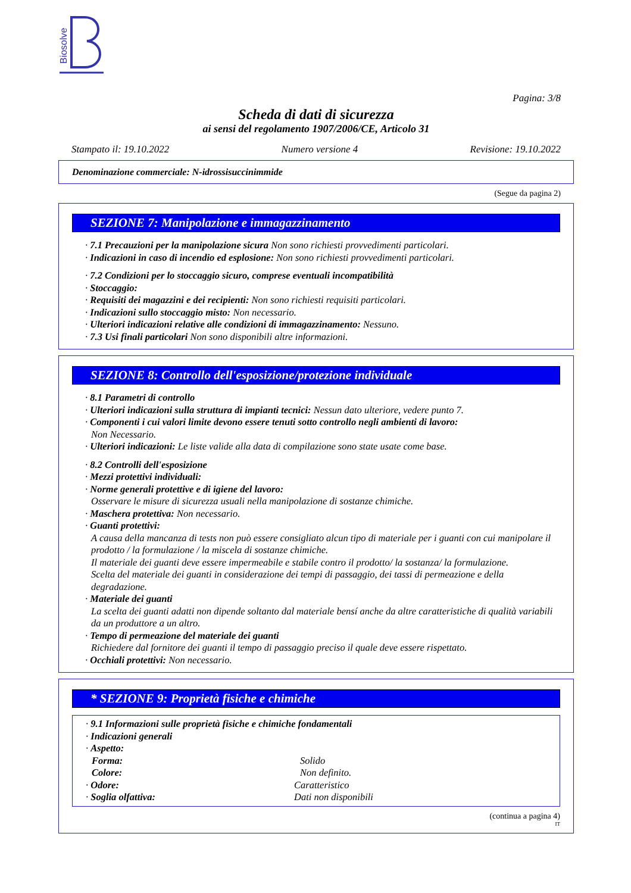Biosolve
Pagina: 3/8
Scheda di dati di sicurezza
ai sensi del regolamento 1907/2006/CE, Articolo 31
Stampato il: 19.10.2022 Numero versione 4 Revisione: 19.10.2022
Denominazione commerciale: N-idrossisuccinimmide
(Segue da pagina 2)
SEZIONE 7: Manipolazione e immagazzinamento
· 7.1 Precauzioni per la manipolazione sicura Non sono richiesti provvedimenti particolari.
· Indicazioni in caso di incendio ed esplosione: Non sono richiesti provvedimenti particolari.
· 7.2 Condizioni per lo stoccaggio sicuro, comprese eventuali incompatibilità
· Stoccaggio:
· Requisiti dei magazzini e dei recipienti: Non sono richiesti requisiti particolari.
· Indicazioni sullo stoccaggio misto: Non necessario.
· Ulteriori indicazioni relative alle condizioni di immagazzinamento: Nessuno.
· 7.3 Usi finali particolari Non sono disponibili altre informazioni.
SEZIONE 8: Controllo dell'esposizione/protezione individuale
· 8.1 Parametri di controllo
· Ulteriori indicazioni sulla struttura di impianti tecnici: Nessun dato ulteriore, vedere punto 7.
· Componenti i cui valori limite devono essere tenuti sotto controllo negli ambienti di lavoro:
Non Necessario.
· Ulteriori indicazioni: Le liste valide alla data di compilazione sono state usate come base.
· 8.2 Controlli dell'esposizione
· Mezzi protettivi individuali:
· Norme generali protettive e di igiene del lavoro:
Osservare le misure di sicurezza usuali nella manipolazione di sostanze chimiche.
· Maschera protettiva: Non necessario.
· Guanti protettivi:
A causa della mancanza di tests non può essere consigliato alcun tipo di materiale per i guanti con cui manipolare il prodotto / la formulazione / la miscela di sostanze chimiche.
Il materiale dei guanti deve essere impermeabile e stabile contro il prodotto/ la sostanza/ la formulazione.
Scelta del materiale dei guanti in considerazione dei tempi di passaggio, dei tassi di permeazione e della degradazione.
· Materiale dei guanti
La scelta dei guanti adatti non dipende soltanto dal materiale bensí anche da altre caratteristiche di qualità variabili da un produttore a un altro.
· Tempo di permeazione del materiale dei guanti
Richiedere dal fornitore dei guanti il tempo di passaggio preciso il quale deve essere rispettato.
· Occhiali protettivi: Non necessario.
* SEZIONE 9: Proprietà fisiche e chimiche
· 9.1 Informazioni sulle proprietà fisiche e chimiche fondamentali
· Indicazioni generali
· Aspetto:
Forma: Solido
Colore: Non definito.
· Odore: Caratteristico
· Soglia olfattiva: Dati non disponibili
(continua a pagina 4)
IT